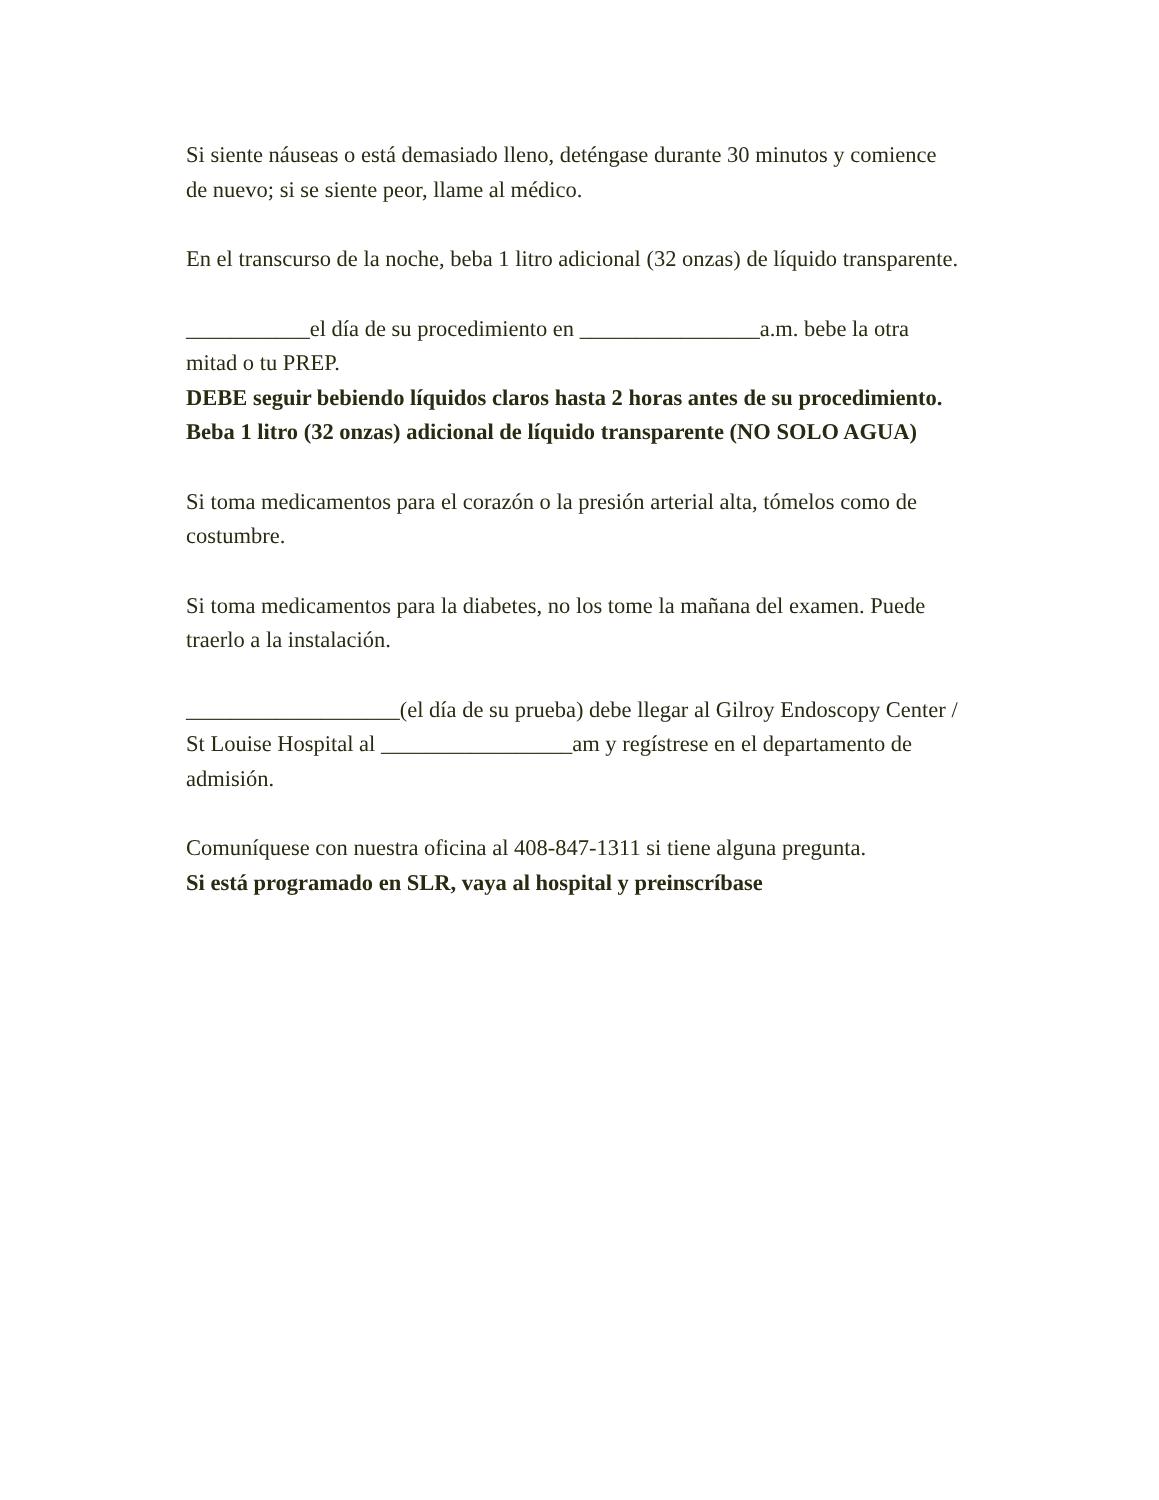Si siente náuseas o está demasiado lleno, deténgase durante 30 minutos y comience de nuevo; si se siente peor, llame al médico.
En el transcurso de la noche, beba 1 litro adicional (32 onzas) de líquido transparente.
___________el día de su procedimiento en ________________a.m. bebe la otra mitad o tu PREP.
DEBE seguir bebiendo líquidos claros hasta 2 horas antes de su procedimiento. Beba 1 litro (32 onzas) adicional de líquido transparente (NO SOLO AGUA)
Si toma medicamentos para el corazón o la presión arterial alta, tómelos como de costumbre.
Si toma medicamentos para la diabetes, no los tome la mañana del examen. Puede traerlo a la instalación.
___________________(el día de su prueba) debe llegar al Gilroy Endoscopy Center / St Louise Hospital al _________________am y regístrese en el departamento de admisión.
Comuníquese con nuestra oficina al 408-847-1311 si tiene alguna pregunta.
Si está programado en SLR, vaya al hospital y preinscríbase